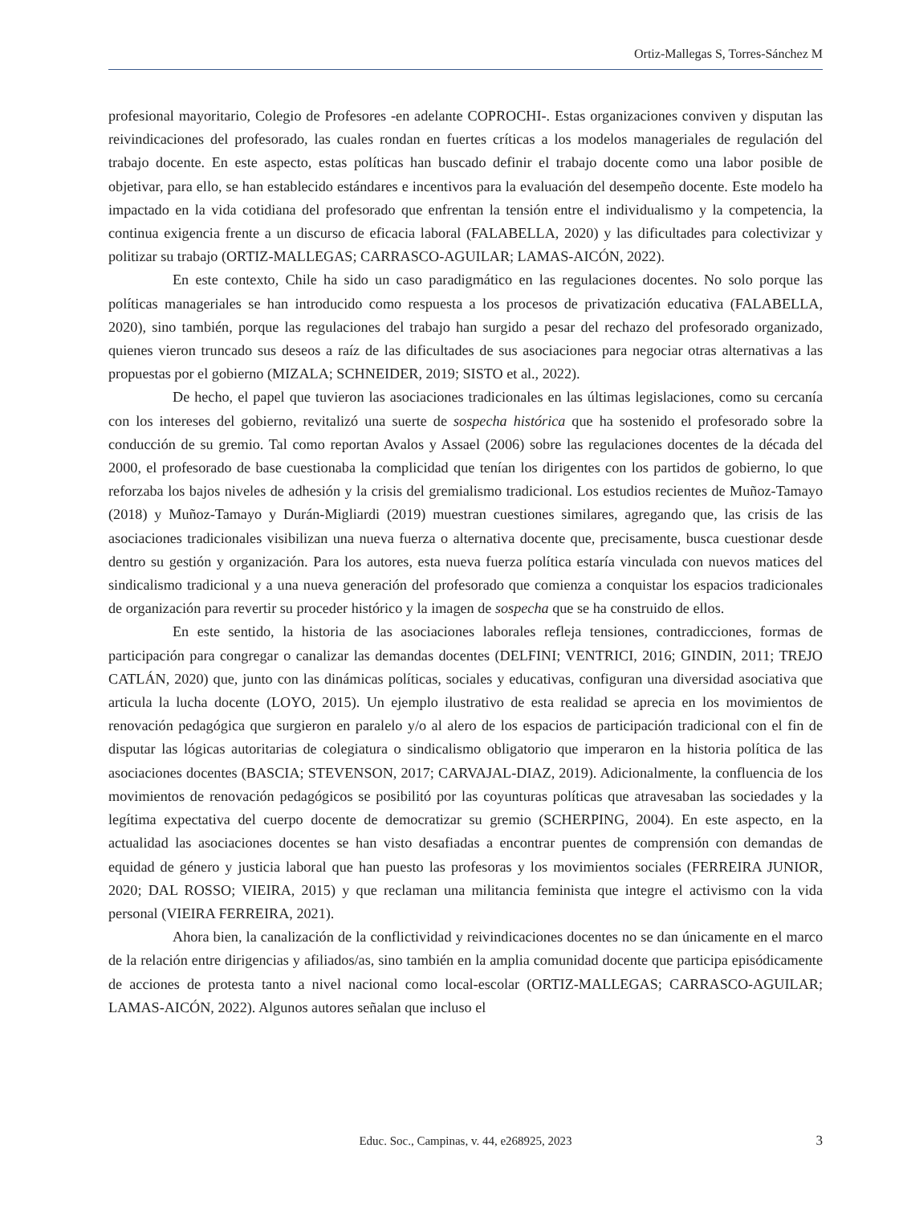Ortiz-Mallegas S, Torres-Sánchez M
profesional mayoritario, Colegio de Profesores -en adelante COPROCHI-. Estas organizaciones conviven y disputan las reivindicaciones del profesorado, las cuales rondan en fuertes críticas a los modelos manageriales de regulación del trabajo docente. En este aspecto, estas políticas han buscado definir el trabajo docente como una labor posible de objetivar, para ello, se han establecido estándares e incentivos para la evaluación del desempeño docente. Este modelo ha impactado en la vida cotidiana del profesorado que enfrentan la tensión entre el individualismo y la competencia, la continua exigencia frente a un discurso de eficacia laboral (FALABELLA, 2020) y las dificultades para colectivizar y politizar su trabajo (ORTIZ-MALLEGAS; CARRASCO-AGUILAR; LAMAS-AICÓN, 2022).
En este contexto, Chile ha sido un caso paradigmático en las regulaciones docentes. No solo porque las políticas manageriales se han introducido como respuesta a los procesos de privatización educativa (FALABELLA, 2020), sino también, porque las regulaciones del trabajo han surgido a pesar del rechazo del profesorado organizado, quienes vieron truncado sus deseos a raíz de las dificultades de sus asociaciones para negociar otras alternativas a las propuestas por el gobierno (MIZALA; SCHNEIDER, 2019; SISTO et al., 2022).
De hecho, el papel que tuvieron las asociaciones tradicionales en las últimas legislaciones, como su cercanía con los intereses del gobierno, revitalizó una suerte de sospecha histórica que ha sostenido el profesorado sobre la conducción de su gremio. Tal como reportan Avalos y Assael (2006) sobre las regulaciones docentes de la década del 2000, el profesorado de base cuestionaba la complicidad que tenían los dirigentes con los partidos de gobierno, lo que reforzaba los bajos niveles de adhesión y la crisis del gremialismo tradicional. Los estudios recientes de Muñoz-Tamayo (2018) y Muñoz-Tamayo y Durán-Migliardi (2019) muestran cuestiones similares, agregando que, las crisis de las asociaciones tradicionales visibilizan una nueva fuerza o alternativa docente que, precisamente, busca cuestionar desde dentro su gestión y organización. Para los autores, esta nueva fuerza política estaría vinculada con nuevos matices del sindicalismo tradicional y a una nueva generación del profesorado que comienza a conquistar los espacios tradicionales de organización para revertir su proceder histórico y la imagen de sospecha que se ha construido de ellos.
En este sentido, la historia de las asociaciones laborales refleja tensiones, contradicciones, formas de participación para congregar o canalizar las demandas docentes (DELFINI; VENTRICI, 2016; GINDIN, 2011; TREJO CATLÁN, 2020) que, junto con las dinámicas políticas, sociales y educativas, configuran una diversidad asociativa que articula la lucha docente (LOYO, 2015). Un ejemplo ilustrativo de esta realidad se aprecia en los movimientos de renovación pedagógica que surgieron en paralelo y/o al alero de los espacios de participación tradicional con el fin de disputar las lógicas autoritarias de colegiatura o sindicalismo obligatorio que imperaron en la historia política de las asociaciones docentes (BASCIA; STEVENSON, 2017; CARVAJAL-DIAZ, 2019). Adicionalmente, la confluencia de los movimientos de renovación pedagógicos se posibilitó por las coyunturas políticas que atravesaban las sociedades y la legítima expectativa del cuerpo docente de democratizar su gremio (SCHERPING, 2004). En este aspecto, en la actualidad las asociaciones docentes se han visto desafiadas a encontrar puentes de comprensión con demandas de equidad de género y justicia laboral que han puesto las profesoras y los movimientos sociales (FERREIRA JUNIOR, 2020; DAL ROSSO; VIEIRA, 2015) y que reclaman una militancia feminista que integre el activismo con la vida personal (VIEIRA FERREIRA, 2021).
Ahora bien, la canalización de la conflictividad y reivindicaciones docentes no se dan únicamente en el marco de la relación entre dirigencias y afiliados/as, sino también en la amplia comunidad docente que participa episódicamente de acciones de protesta tanto a nivel nacional como local-escolar (ORTIZ-MALLEGAS; CARRASCO-AGUILAR; LAMAS-AICÓN, 2022). Algunos autores señalan que incluso el
Educ. Soc., Campinas, v. 44, e268925, 2023
3